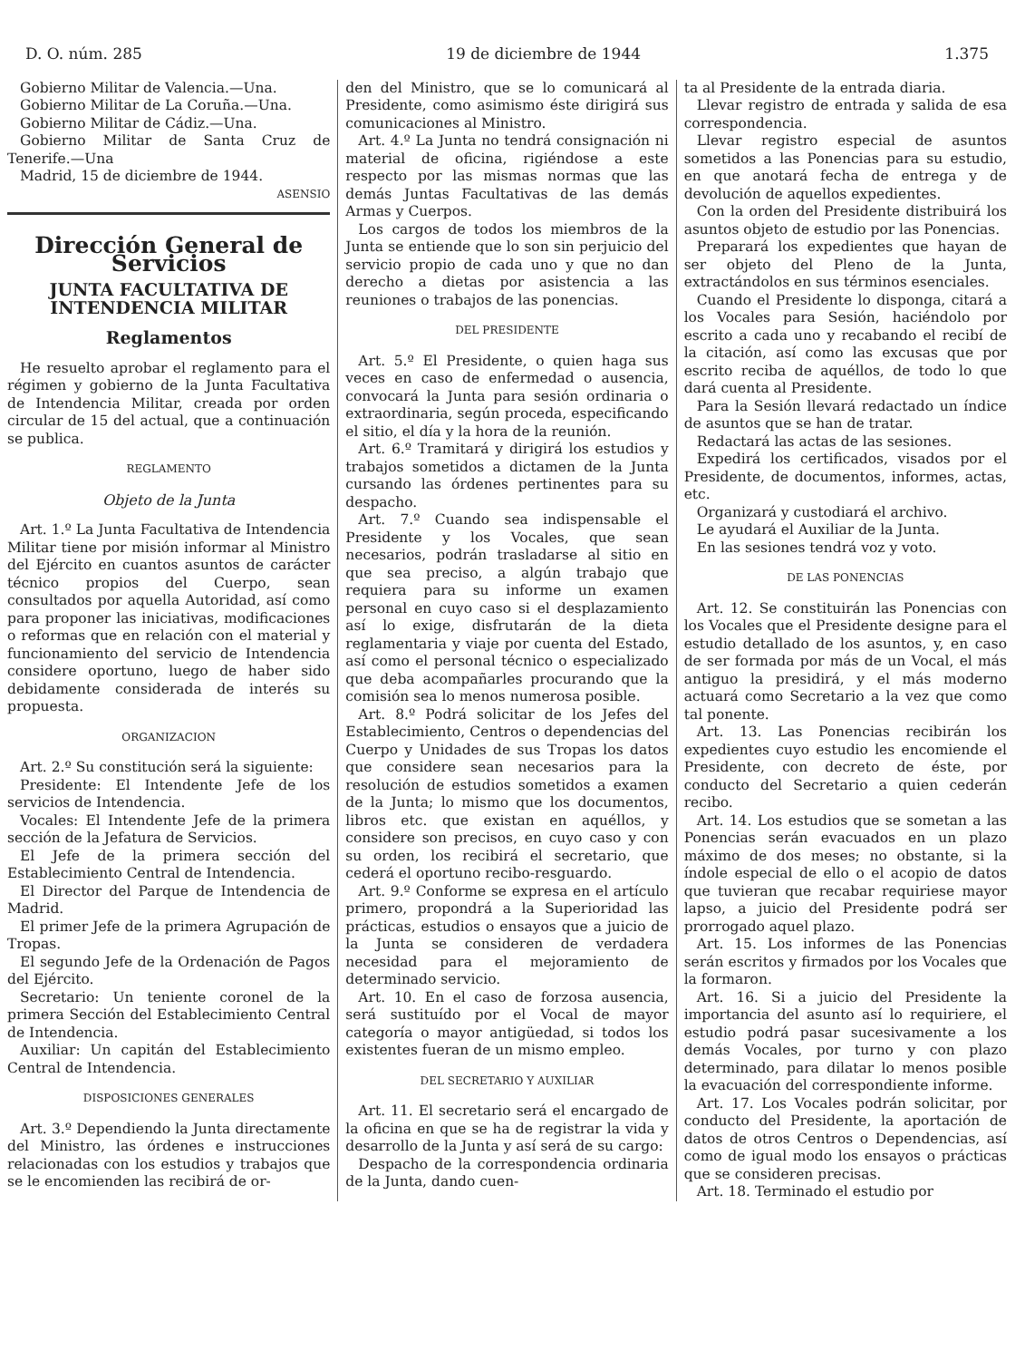D. O. núm. 285 19 de diciembre de 1944 1.375
Gobierno Militar de Valencia.—Una.
Gobierno Militar de La Coruña.—Una.
Gobierno Militar de Cádiz.—Una.
Gobierno Militar de Santa Cruz de Tenerife.—Una
Madrid, 15 de diciembre de 1944.
ASENSIO
Dirección General de Servicios
JUNTA FACULTATIVA DE INTENDENCIA MILITAR
Reglamentos
He resuelto aprobar el reglamento para el régimen y gobierno de la Junta Facultativa de Intendencia Militar, creada por orden circular de 15 del actual, que a continuación se publica.
REGLAMENTO
Objeto de la Junta
Art. 1.º La Junta Facultativa de Intendencia Militar tiene por misión informar al Ministro del Ejército en cuantos asuntos de carácter técnico propios del Cuerpo, sean consultados por aquella Autoridad, así como para proponer las iniciativas, modificaciones o reformas que en relación con el material y funcionamiento del servicio de Intendencia considere oportuno, luego de haber sido debidamente considerada de interés su propuesta.
ORGANIZACION
Art. 2.º Su constitución será la siguiente:
Presidente: El Intendente Jefe de los servicios de Intendencia.
Vocales: El Intendente Jefe de la primera sección de la Jefatura de Servicios.
El Jefe de la primera sección del Establecimiento Central de Intendencia.
El Director del Parque de Intendencia de Madrid.
El primer Jefe de la primera Agrupación de Tropas.
El segundo Jefe de la Ordenación de Pagos del Ejército.
Secretario: Un teniente coronel de la primera Sección del Establecimiento Central de Intendencia.
Auxiliar: Un capitán del Establecimiento Central de Intendencia.
DISPOSICIONES GENERALES
Art. 3.º Dependiendo la Junta directamente del Ministro, las órdenes e instrucciones relacionadas con los estudios y trabajos que se le encomienden las recibirá de or-
den del Ministro, que se lo comunicará al Presidente, como asimismo éste dirigirá sus comunicaciones al Ministro.
Art. 4.º La Junta no tendrá consignación ni material de oficina, rigiéndose a este respecto por las mismas normas que las demás Juntas Facultativas de las demás Armas y Cuerpos.
Los cargos de todos los miembros de la Junta se entiende que lo son sin perjuicio del servicio propio de cada uno y que no dan derecho a dietas por asistencia a las reuniones o trabajos de las ponencias.
DEL PRESIDENTE
Art. 5.º El Presidente, o quien haga sus veces en caso de enfermedad o ausencia, convocará la Junta para sesión ordinaria o extraordinaria, según proceda, especificando el sitio, el día y la hora de la reunión.
Art. 6.º Tramitará y dirigirá los estudios y trabajos sometidos a dictamen de la Junta cursando las órdenes pertinentes para su despacho.
Art. 7.º Cuando sea indispensable el Presidente y los Vocales, que sean necesarios, podrán trasladarse al sitio en que sea preciso, a algún trabajo que requiera para su informe un examen personal en cuyo caso si el desplazamiento así lo exige, disfrutarán de la dieta reglamentaria y viaje por cuenta del Estado, así como el personal técnico o especializado que deba acompañarles procurando que la comisión sea lo menos numerosa posible.
Art. 8.º Podrá solicitar de los Jefes del Establecimiento, Centros o dependencias del Cuerpo y Unidades de sus Tropas los datos que considere sean necesarios para la resolución de estudios sometidos a examen de la Junta; lo mismo que los documentos, libros etc. que existan en aquéllos, y considere son precisos, en cuyo caso y con su orden, los recibirá el secretario, que cederá el oportuno recibo-resguardo.
Art. 9.º Conforme se expresa en el artículo primero, propondrá a la Superioridad las prácticas, estudios o ensayos que a juicio de la Junta se consideren de verdadera necesidad para el mejoramiento de determinado servicio.
Art. 10. En el caso de forzosa ausencia, será sustituído por el Vocal de mayor categoría o mayor antigüedad, si todos los existentes fueran de un mismo empleo.
DEL SECRETARIO Y AUXILIAR
Art. 11. El secretario será el encargado de la oficina en que se ha de registrar la vida y desarrollo de la Junta y así será de su cargo:
Despacho de la correspondencia ordinaria de la Junta, dando cuen-
ta al Presidente de la entrada diaria.
Llevar registro de entrada y salida de esa correspondencia.
Llevar registro especial de asuntos sometidos a las Ponencias para su estudio, en que anotará fecha de entrega y de devolución de aquellos expedientes.
Con la orden del Presidente distribuirá los asuntos objeto de estudio por las Ponencias.
Preparará los expedientes que hayan de ser objeto del Pleno de la Junta, extractándolos en sus términos esenciales.
Cuando el Presidente lo disponga, citará a los Vocales para Sesión, haciéndolo por escrito a cada uno y recabando el recibí de la citación, así como las excusas que por escrito reciba de aquéllos, de todo lo que dará cuenta al Presidente.
Para la Sesión llevará redactado un índice de asuntos que se han de tratar.
Redactará las actas de las sesiones.
Expedirá los certificados, visados por el Presidente, de documentos, informes, actas, etc.
Organizará y custodiará el archivo.
Le ayudará el Auxiliar de la Junta.
En las sesiones tendrá voz y voto.
DE LAS PONENCIAS
Art. 12. Se constituirán las Ponencias con los Vocales que el Presidente designe para el estudio detallado de los asuntos, y, en caso de ser formada por más de un Vocal, el más antiguo la presidirá, y el más moderno actuará como Secretario a la vez que como tal ponente.
Art. 13. Las Ponencias recibirán los expedientes cuyo estudio les encomiende el Presidente, con decreto de éste, por conducto del Secretario a quien cederán recibo.
Art. 14. Los estudios que se sometan a las Ponencias serán evacuados en un plazo máximo de dos meses; no obstante, si la índole especial de ello o el acopio de datos que tuvieran que recabar requiriese mayor lapso, a juicio del Presidente podrá ser prorrogado aquel plazo.
Art. 15. Los informes de las Ponencias serán escritos y firmados por los Vocales que la formaron.
Art. 16. Si a juicio del Presidente la importancia del asunto así lo requiriere, el estudio podrá pasar sucesivamente a los demás Vocales, por turno y con plazo determinado, para dilatar lo menos posible la evacuación del correspondiente informe.
Art. 17. Los Vocales podrán solicitar, por conducto del Presidente, la aportación de datos de otros Centros o Dependencias, así como de igual modo los ensayos o prácticas que se consideren precisas.
Art. 18. Terminado el estudio por